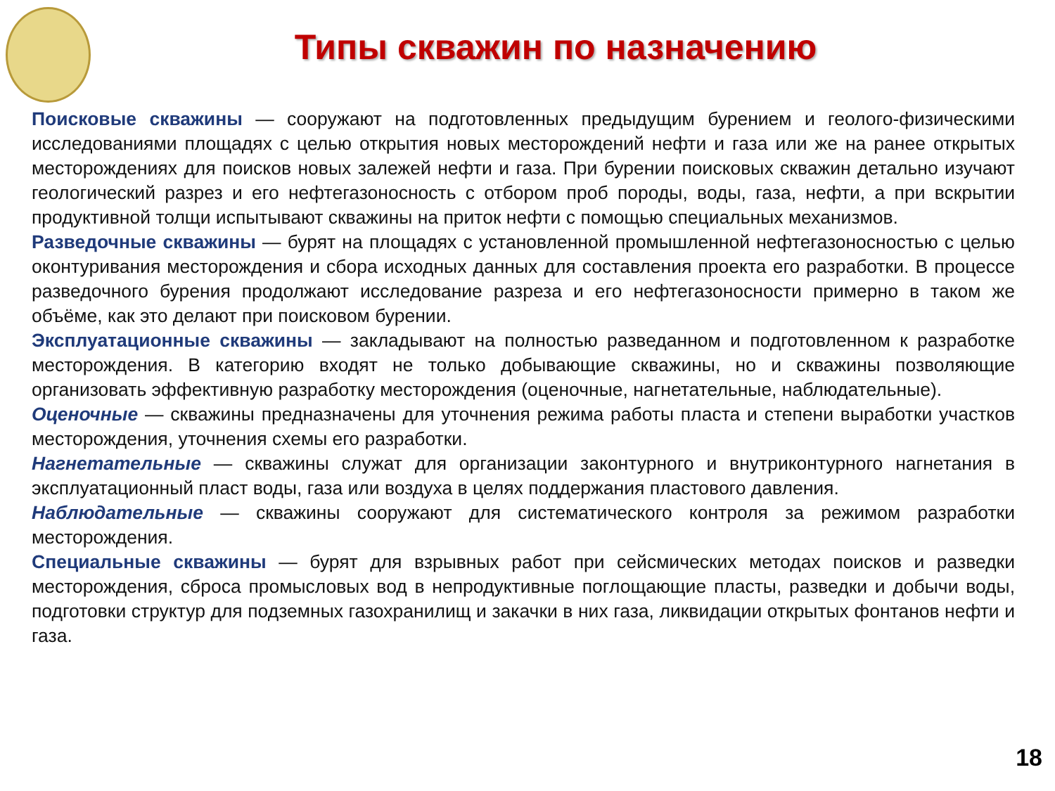Типы скважин по назначению
Поисковые скважины — сооружают на подготовленных предыдущим бурением и геолого-физическими исследованиями площадях с целью открытия новых месторождений нефти и газа или же на ранее открытых месторождениях для поисков новых залежей нефти и газа. При бурении поисковых скважин детально изучают геологический разрез и его нефтегазоносность с отбором проб породы, воды, газа, нефти, а при вскрытии продуктивной толщи испытывают скважины на приток нефти с помощью специальных механизмов.
Разведочные скважины — бурят на площадях с установленной промышленной нефтегазоносностью с целью оконтуривания месторождения и сбора исходных данных для составления проекта его разработки. В процессе разведочного бурения продолжают исследование разреза и его нефтегазоносности примерно в таком же объёме, как это делают при поисковом бурении.
Эксплуатационные скважины — закладывают на полностью разведанном и подготовленном к разработке месторождения. В категорию входят не только добывающие скважины, но и скважины позволяющие организовать эффективную разработку месторождения (оценочные, нагнетательные, наблюдательные).
Оценочные — скважины предназначены для уточнения режима работы пласта и степени выработки участков месторождения, уточнения схемы его разработки.
Нагнетательные — скважины служат для организации законтурного и внутриконтурного нагнетания в эксплуатационный пласт воды, газа или воздуха в целях поддержания пластового давления.
Наблюдательные — скважины сооружают для систематического контроля за режимом разработки месторождения.
Специальные скважины — бурят для взрывных работ при сейсмических методах поисков и разведки месторождения, сброса промысловых вод в непродуктивные поглощающие пласты, разведки и добычи воды, подготовки структур для подземных газохранилищ и закачки в них газа, ликвидации открытых фонтанов нефти и газа.
18